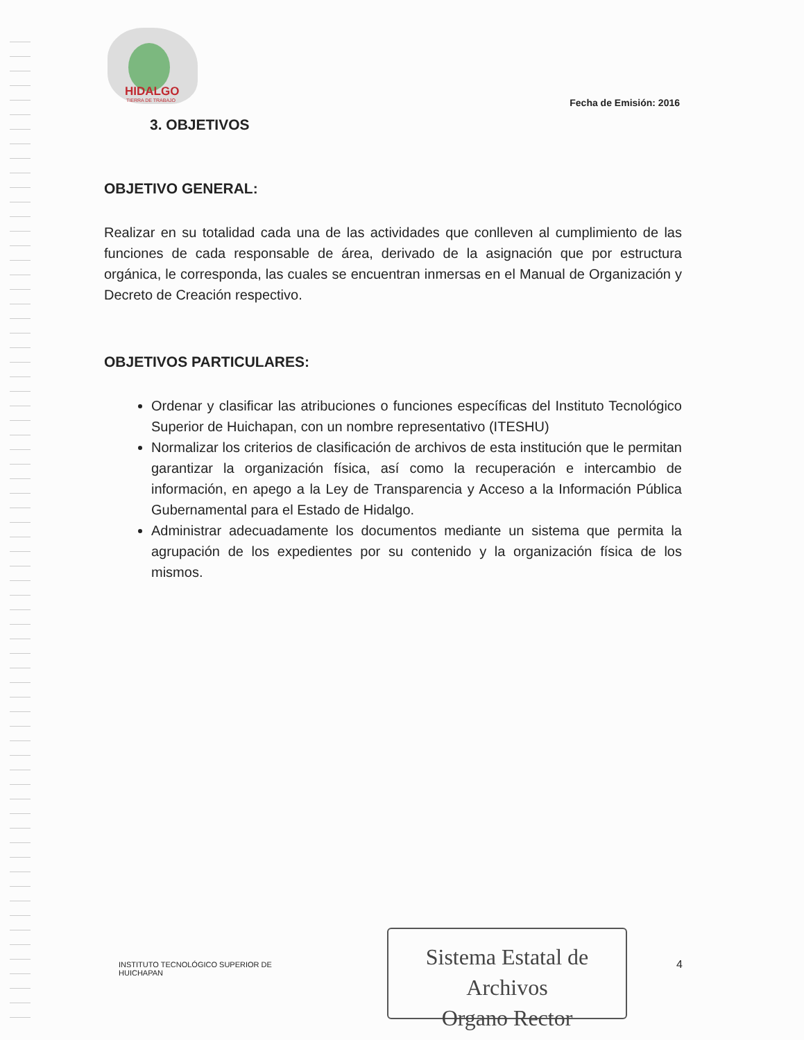HIDALGO
TIERRA DE TRABAJO
Fecha de Emisión: 2016
3. OBJETIVOS
OBJETIVO GENERAL:
Realizar en su totalidad cada una de las actividades que conlleven al cumplimiento de las funciones de cada responsable de área, derivado de la asignación que por estructura orgánica, le corresponda, las cuales se encuentran inmersas en el Manual de Organización y Decreto de Creación respectivo.
OBJETIVOS PARTICULARES:
Ordenar y clasificar las atribuciones o funciones específicas del Instituto Tecnológico Superior de Huichapan, con un nombre representativo (ITESHU)
Normalizar los criterios de clasificación de archivos de esta institución que le permitan garantizar la organización física, así como la recuperación e intercambio de información, en apego a la Ley de Transparencia y Acceso a la Información Pública Gubernamental para el Estado de Hidalgo.
Administrar adecuadamente los documentos mediante un sistema que permita la agrupación de los expedientes por su contenido y la organización física de los mismos.
INSTITUTO TECNOLÓGICO SUPERIOR DE
HUICHAPAN
Sistema Estatal de Archivos
Organo Rector
4